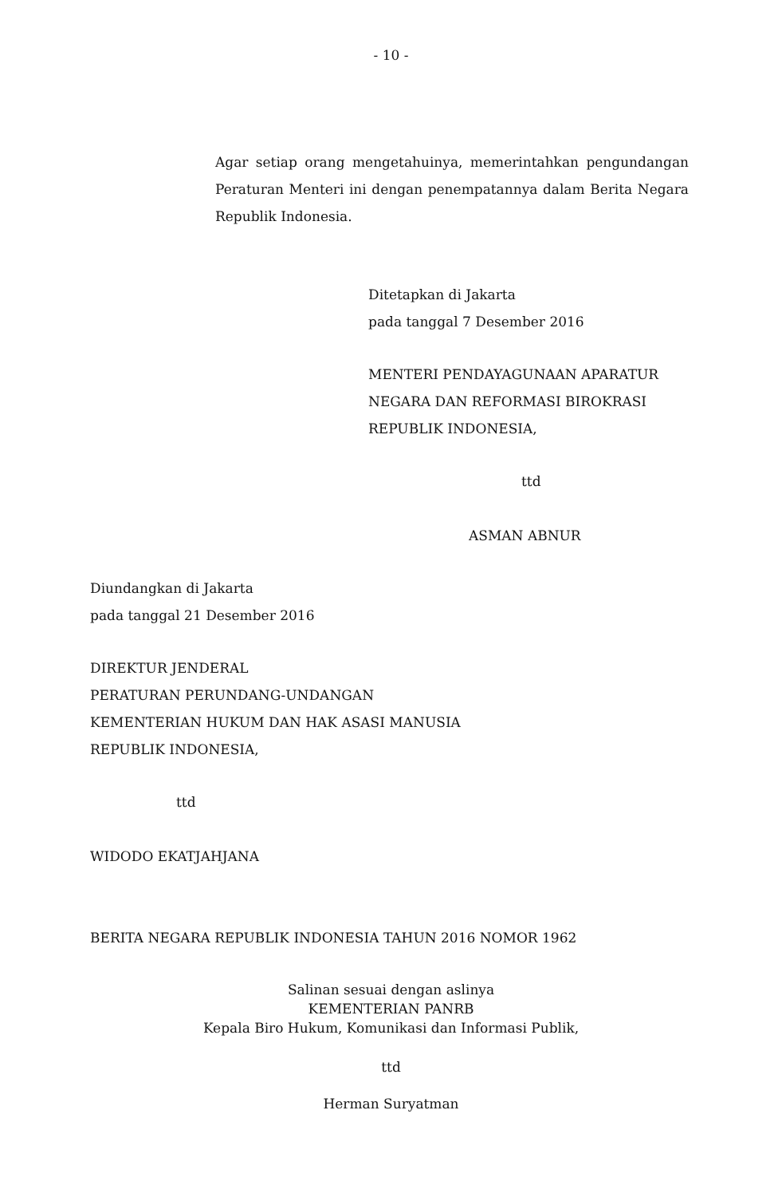- 10 -
Agar setiap orang mengetahuinya, memerintahkan pengundangan Peraturan Menteri ini dengan penempatannya dalam Berita Negara Republik Indonesia.
Ditetapkan di Jakarta
pada tanggal 7 Desember 2016
MENTERI PENDAYAGUNAAN APARATUR NEGARA DAN REFORMASI BIROKRASI REPUBLIK INDONESIA,
ttd
ASMAN ABNUR
Diundangkan di Jakarta
pada tanggal 21 Desember 2016
DIREKTUR JENDERAL
PERATURAN PERUNDANG-UNDANGAN
KEMENTERIAN HUKUM DAN HAK ASASI MANUSIA
REPUBLIK INDONESIA,
ttd
WIDODO EKATJAHJANA
BERITA NEGARA REPUBLIK INDONESIA TAHUN 2016 NOMOR 1962
Salinan sesuai dengan aslinya
KEMENTERIAN PANRB
Kepala Biro Hukum, Komunikasi dan Informasi Publik,
ttd
Herman Suryatman